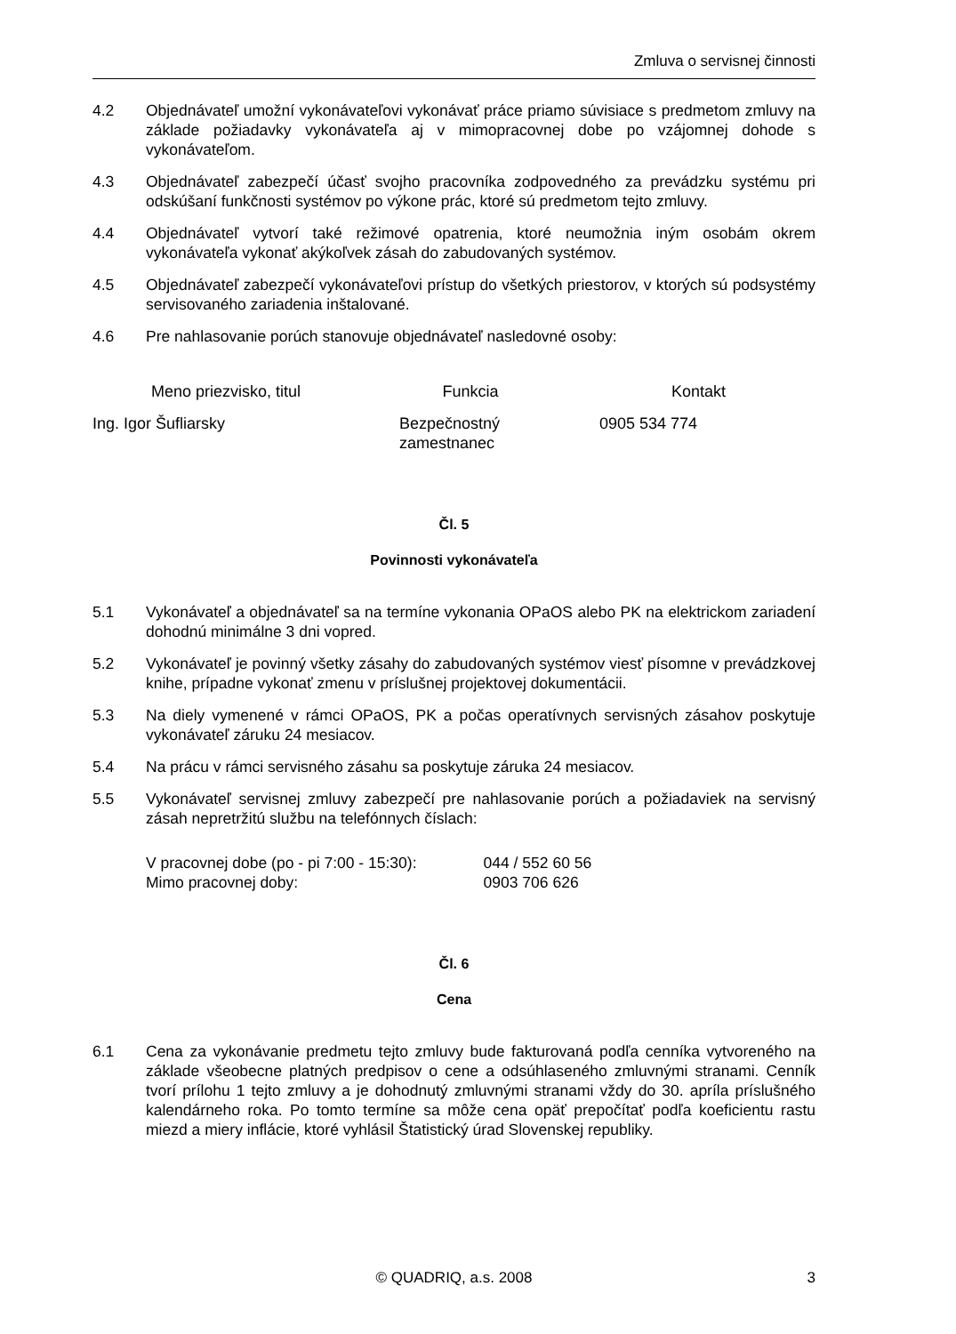Zmluva o servisnej činnosti
4.2 Objednávateľ umožní vykonávateľovi vykonávať práce priamo súvisiace s predmetom zmluvy na základe požiadavky vykonávateľa aj v mimopracovnej dobe po vzájomnej dohode s vykonávateľom.
4.3 Objednávateľ zabezpečí účasť svojho pracovníka zodpovedného za prevádzku systému pri odskúšaní funkčnosti systémov po výkone prác, ktoré sú predmetom tejto zmluvy.
4.4 Objednávateľ vytvorí také režimové opatrenia, ktoré neumožnia iným osobám okrem vykonávateľa vykonať akýkoľvek zásah do zabudovaných systémov.
4.5 Objednávateľ zabezpečí vykonávateľovi prístup do všetkých priestorov, v ktorých sú podsystémy servisovaného zariadenia inštalované.
4.6 Pre nahlasovanie porúch stanovuje objednávateľ nasledovné osoby:
| Meno priezvisko, titul | Funkcia | Kontakt |
| --- | --- | --- |
| Ing. Igor Šufliarsky | Bezpečnostný zamestnanec | 0905 534 774 |
Čl. 5
Povinnosti vykonávateľa
5.1 Vykonávateľ a objednávateľ sa na termíne vykonania OPaOS alebo PK na elektrickom zariadení dohodnú minimálne 3 dni vopred.
5.2 Vykonávateľ je povinný všetky zásahy do zabudovaných systémov viesť písomne v prevádzkovej knihe, prípadne vykonať zmenu v príslušnej projektovej dokumentácii.
5.3 Na diely vymenené v rámci OPaOS, PK a počas operatívnych servisných zásahov poskytuje vykonávateľ záruku 24 mesiacov.
5.4 Na prácu v rámci servisného zásahu sa poskytuje záruka 24 mesiacov.
5.5 Vykonávateľ servisnej zmluvy zabezpečí pre nahlasovanie porúch a požiadaviek na servisný zásah nepretržitú službu na telefónnych číslach:
| V pracovnej dobe (po - pi 7:00 - 15:30): | 044 / 552 60 56 |
| Mimo pracovnej doby: | 0903 706 626 |
Čl. 6
Cena
6.1 Cena za vykonávanie predmetu tejto zmluvy bude fakturovaná podľa cenníka vytvoreného na základe všeobecne platných predpisov o cene a odsúhlaseného zmluvnými stranami. Cenník tvorí prílohu 1 tejto zmluvy a je dohodnutý zmluvnými stranami vždy do 30. apríla príslušného kalendárneho roka. Po tomto termíne sa môže cena opäť prepočítať podľa koeficientu rastu miezd a miery inflácie, ktoré vyhlásil Štatistický úrad Slovenskej republiky.
© QUADRIQ, a.s. 2008 3